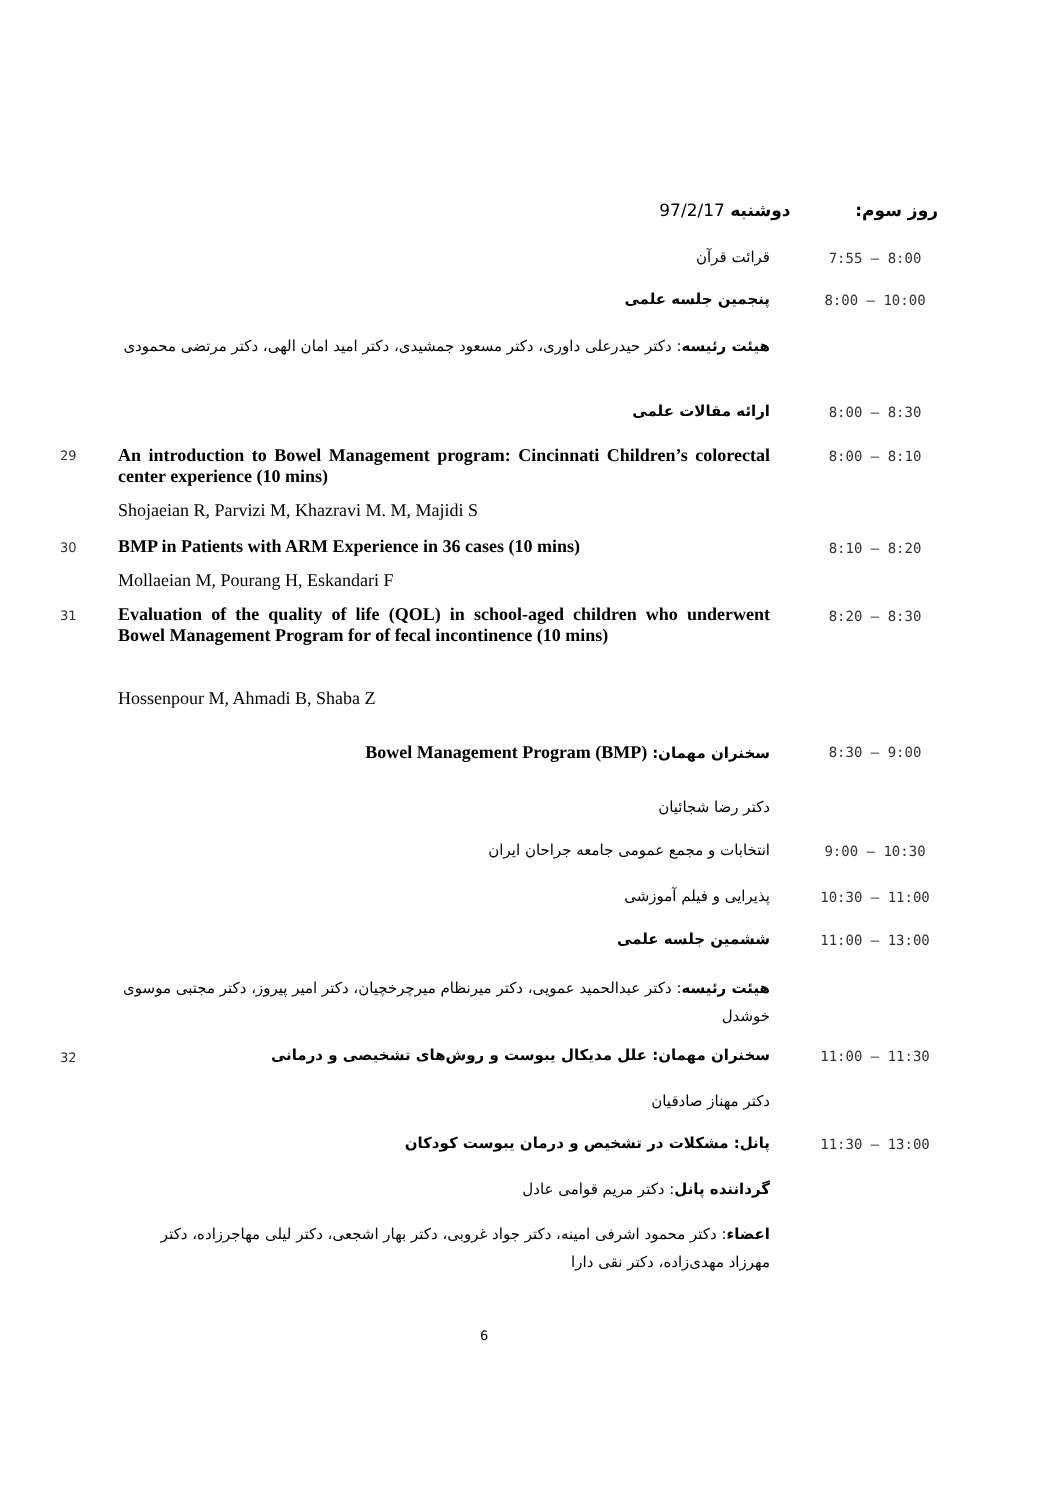روز سوم: دوشنبه 97/2/17
7:55 – 8:00
قرائت قرآن
8:00 – 10:00
پنجمین جلسه علمی
هیئت رئیسه: دکتر حیدرعلی داوری، دکتر مسعود جمشیدی، دکتر امید امان الهی، دکتر مرتضی محمودی
8:00 – 8:30
ارائه مقالات علمی
29 8:00 – 8:10
An introduction to Bowel Management program: Cincinnati Children’s colorectal center experience (10 mins)
Shojaeian R, Parvizi M, Khazravi M. M, Majidi S
30 8:10 – 8:20
BMP in Patients with ARM Experience in 36 cases (10 mins)
Mollaeian M, Pourang H, Eskandari F
31 8:20 – 8:30
Evaluation of the quality of life (QOL) in school-aged children who underwent Bowel Management Program for of fecal incontinence (10 mins)
Hossenpour M, Ahmadi B, Shaba Z
8:30 – 9:00
سخنران مهمان: Bowel Management Program (BMP)
دکتر رضا شجائیان
9:00 – 10:30
انتخابات و مجمع عمومی جامعه جراحان ایران
10:30 – 11:00
پذیرایی و فیلم آموزشی
11:00 – 13:00
ششمین جلسه علمی
هیئت رئیسه: دکتر عبدالحمید عمویی، دکتر میرنظام میرچرخچیان، دکتر امیر پیروز، دکتر مجتبی موسوی خوشدل
32 11:00 – 11:30
سخنران مهمان: علل مدیکال یبوست و روش‌های تشخیصی و درمانی
دکتر مهناز صادقیان
11:30 – 13:00
پانل: مشکلات در تشخیص و درمان یبوست کودکان
گرداننده پانل: دکتر مریم قوامی عادل
اعضاء: دکتر محمود اشرفی امینه، دکتر جواد غروبی، دکتر بهار اشجعی، دکتر لیلی مهاجرزاده، دکتر مهرزاد مهدی‌زاده، دکتر نقی دارا
6